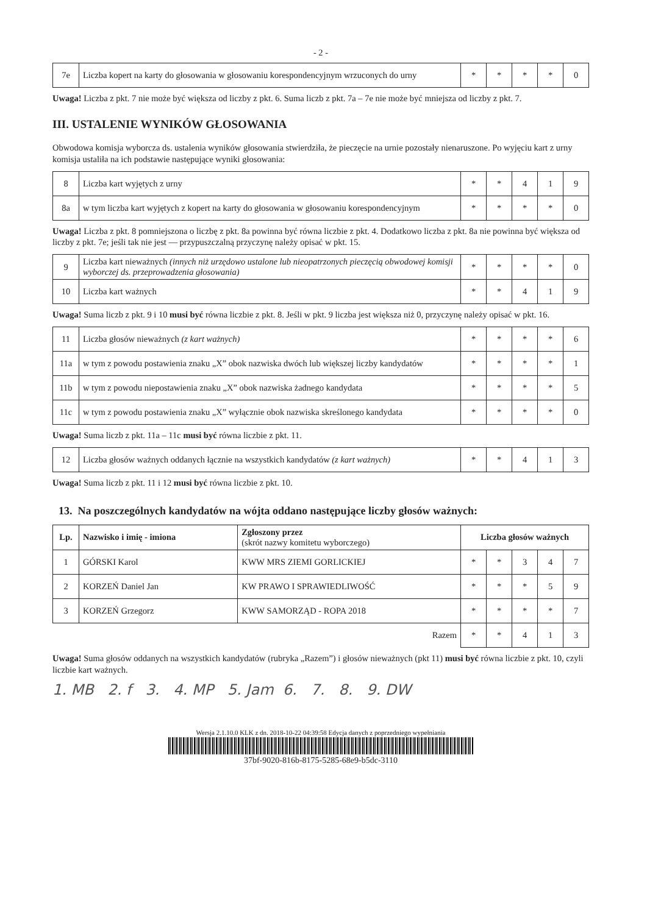- 2 -
| 7e | Liczba kopert na karty do głosowania w głosowaniu korespondencyjnym wrzuconych do urny | * | * | * | * | 0 |
Uwaga! Liczba z pkt. 7 nie może być większa od liczby z pkt. 6. Suma liczb z pkt. 7a – 7e nie może być mniejsza od liczby z pkt. 7.
III. USTALENIE WYNIKÓW GŁOSOWANIA
Obwodowa komisja wyborcza ds. ustalenia wyników głosowania stwierdziła, że pieczęcie na urnie pozostały nienaruszone. Po wyjęciu kart z urny komisja ustaliła na ich podstawie następujące wyniki głosowania:
| 8 | Liczba kart wyjętych z urny | * | * | 4 | 1 | 9 |
| 8a | w tym liczba kart wyjętych z kopert na karty do głosowania w głosowaniu korespondencyjnym | * | * | * | * | 0 |
Uwaga! Liczba z pkt. 8 pomniejszona o liczbę z pkt. 8a powinna być równa liczbie z pkt. 4. Dodatkowo liczba z pkt. 8a nie powinna być większa od liczby z pkt. 7e; jeśli tak nie jest — przypuszczalną przyczynę należy opisać w pkt. 15.
| 9 | Liczba kart nieważnych (innych niż urzędowo ustalone lub nieopatrzonych pieczęcią obwodowej komisji wyborczej ds. przeprowadzenia głosowania) | * | * | * | * | 0 |
| 10 | Liczba kart ważnych | * | * | 4 | 1 | 9 |
Uwaga! Suma liczb z pkt. 9 i 10 musi być równa liczbie z pkt. 8. Jeśli w pkt. 9 liczba jest większa niż 0, przyczynę należy opisać w pkt. 16.
| 11 | Liczba głosów nieważnych (z kart ważnych) | * | * | * | * | 6 |
| 11a | w tym z powodu postawienia znaku „X” obok nazwiska dwóch lub większej liczby kandydatów | * | * | * | * | 1 |
| 11b | w tym z powodu niepostawienia znaku „X” obok nazwiska żadnego kandydata | * | * | * | * | 5 |
| 11c | w tym z powodu postawienia znaku „X” wyłącznie obok nazwiska skreślonego kandydata | * | * | * | * | 0 |
Uwaga! Suma liczb z pkt. 11a – 11c musi być równa liczbie z pkt. 11.
| 12 | Liczba głosów ważnych oddanych łącznie na wszystkich kandydatów (z kart ważnych) | * | * | 4 | 1 | 3 |
Uwaga! Suma liczb z pkt. 11 i 12 musi być równa liczbie z pkt. 10.
13. Na poszczególnych kandydatów na wójta oddano następujące liczby głosów ważnych:
| Lp. | Nazwisko i imię - imiona | Zgłoszony przez (skrót nazwy komitetu wyborczego) | Liczba głosów ważnych | | | | |
| --- | --- | --- | --- | --- | --- | --- | --- |
| 1 | GÓRSKI Karol | KWW MRS ZIEMI GORLICKIEJ | * | * | 3 | 4 | 7 |
| 2 | KORZEŃ Daniel Jan | KW PRAWO I SPRAWIEDLIWOŚĆ | * | * | * | 5 | 9 |
| 3 | KORZEŃ Grzegorz | KWW SAMORZĄD - ROPA 2018 | * | * | * | * | 7 |
| Razem | | | * | * | 4 | 1 | 3 |
Uwaga! Suma głosów oddanych na wszystkich kandydatów (rubryka „Razem”) i głosów nieważnych (pkt 11) musi być równa liczbie z pkt. 10, czyli liczbie kart ważnych.
1. MB 2. f 3. 4. MP 5. Jam 6. 7. 8. 9. DW
Wersja 2.1.10.0 KLK z dn. 2018-10-22 04:39:58 Edycja danych z poprzedniego wypełniania
37bf-9020-816b-8175-5285-68e9-b5dc-3110